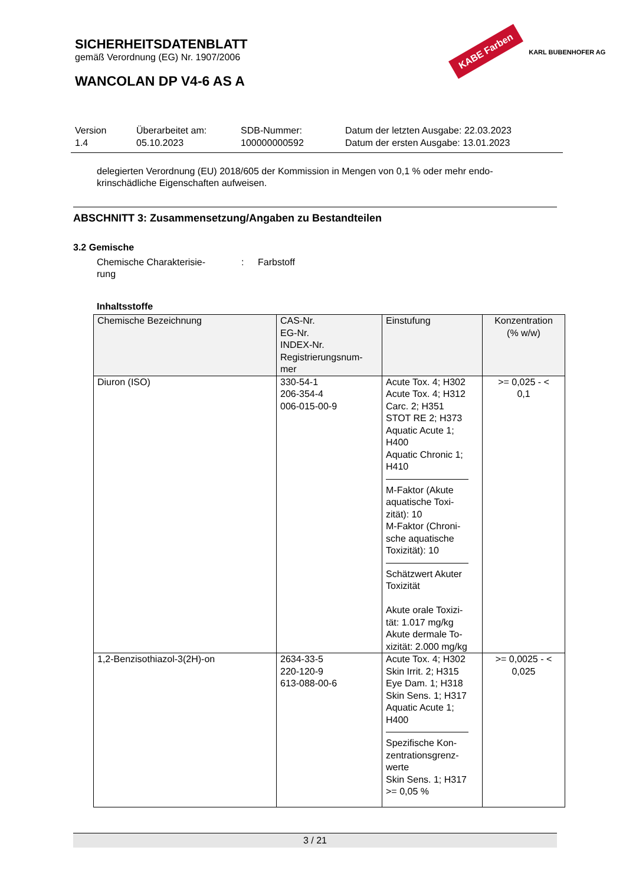SICHERHEITSDATENBLATT
gemäß Verordnung (EG) Nr. 1907/2006
WANCOLAN DP V4-6 AS A
KABE Farben KARL BUBENHOFER AG
Version
1.4
Überarbeitet am:
05.10.2023
SDB-Nummer:
100000000592
Datum der letzten Ausgabe: 22.03.2023
Datum der ersten Ausgabe: 13.01.2023
delegierten Verordnung (EU) 2018/605 der Kommission in Mengen von 0,1 % oder mehr endo-
krinschädliche Eigenschaften aufweisen.
ABSCHNITT 3: Zusammensetzung/Angaben zu Bestandteilen
3.2 Gemische
Chemische Charakterisie-
rung
: Farbstoff
Inhaltsstoffe
| Chemische Bezeichnung | CAS-Nr. EG-Nr. INDEX-Nr. Registrierungsnum- mer | Einstufung | Konzentration (% w/w) |
| --- | --- | --- | --- |
| Diuron (ISO) | 330-54-1 206-354-4 006-015-00-9 | Acute Tox. 4; H302 Acute Tox. 4; H312 Carc. 2; H351 STOT RE 2; H373 Aquatic Acute 1; H400 Aquatic Chronic 1; H410 M-Faktor (Akute aquatische Toxi- zität): 10 M-Faktor (Chroni- sche aquatische Toxizität): 10 Schätzwert Akuter Toxizität Akute orale Toxizi- tät: 1.017 mg/kg Akute dermale To- xizität: 2.000 mg/kg | >= 0,025 - < 0,1 |
| 1,2-Benzisothiazol-3(2H)-on | 2634-33-5 220-120-9 613-088-00-6 | Acute Tox. 4; H302 Skin Irrit. 2; H315 Eye Dam. 1; H318 Skin Sens. 1; H317 Aquatic Acute 1; H400 Spezifische Kon- zentrationsgrenz- werte Skin Sens. 1; H317 >= 0,05 % | >= 0,0025 - < 0,025 |
3 / 21